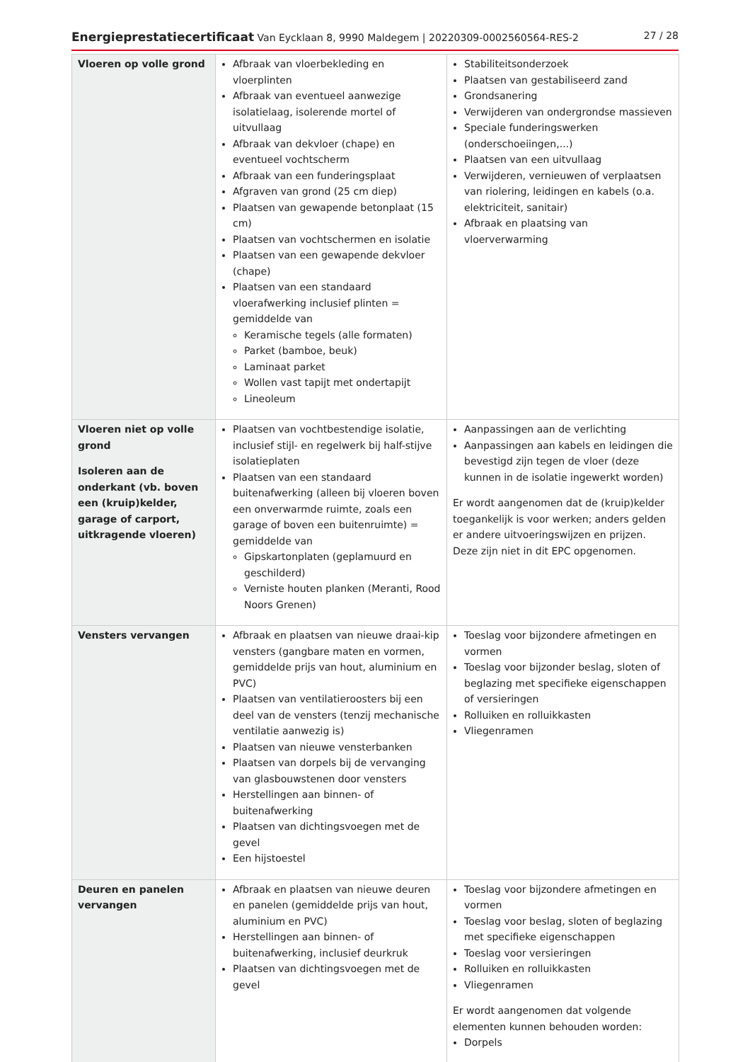Energieprestatiecertificaat Van Eycklaan 8, 9990 Maldegem | 20220309-0002560564-RES-2 27 / 28
| Vloeren op volle grond | Afbraak van vloerbekleding en vloerplinten Afbraak van eventueel aanwezige isolatielaag, isolerende mortel of uitvullaag Afbraak van dekvloer (chape) en eventueel vochtscherm Afbraak van een funderingsplaat Afgraven van grond (25 cm diep) Plaatsen van gewapende betonplaat (15 cm) Plaatsen van vochtschermen en isolatie Plaatsen van een gewapende dekvloer (chape) Plaatsen van een standaard vloerafwerking inclusief plinten = gemiddelde van Keramische tegels (alle formaten) Parket (bamboe, beuk) Laminaat parket Wollen vast tapijt met ondertapijt Lineoleum | Stabiliteitsonderzoek Plaatsen van gestabiliseerd zand Grondsanering Verwijderen van ondergrondse massieven Speciale funderingswerken (onderschoeiingen,...) Plaatsen van een uitvullaag Verwijderen, vernieuwen of verplaatsen van riolering, leidingen en kabels (o.a. elektriciteit, sanitair) Afbraak en plaatsing van vloerverwarming |
| Vloeren niet op volle grond Isoleren aan de onderkant (vb. boven een (kruip)kelder, garage of carport, uitkragende vloeren) | Plaatsen van vochtbestendige isolatie, inclusief stijl- en regelwerk bij half-stijve isolatieplaten Plaatsen van een standaard buitenafwerking (alleen bij vloeren boven een onverwarmde ruimte, zoals een garage of boven een buitenruimte) = gemiddelde van Gipskartonplaten (geplamuurd en geschilderd) Verniste houten planken (Meranti, Rood Noors Grenen) | Aanpassingen aan de verlichting Aanpassingen aan kabels en leidingen die bevestigd zijn tegen de vloer (deze kunnen in de isolatie ingewerkt worden) Er wordt aangenomen dat de (kruip)kelder toegankelijk is voor werken; anders gelden er andere uitvoeringswijzen en prijzen. Deze zijn niet in dit EPC opgenomen. |
| Vensters vervangen | Afbraak en plaatsen van nieuwe draai-kip vensters (gangbare maten en vormen, gemiddelde prijs van hout, aluminium en PVC) Plaatsen van ventilatieroosters bij een deel van de vensters (tenzij mechanische ventilatie aanwezig is) Plaatsen van nieuwe vensterbanken Plaatsen van dorpels bij de vervanging van glasbouwstenen door vensters Herstellingen aan binnen- of buitenafwerking Plaatsen van dichtingsvoegen met de gevel Een hijstoestel | Toeslag voor bijzondere afmetingen en vormen Toeslag voor bijzonder beslag, sloten of beglazing met specifieke eigenschappen of versieringen Rolluiken en rolluikkasten Vliegenramen |
| Deuren en panelen vervangen | Afbraak en plaatsen van nieuwe deuren en panelen (gemiddelde prijs van hout, aluminium en PVC) Herstellingen aan binnen- of buitenafwerking, inclusief deurkruk Plaatsen van dichtingsvoegen met de gevel | Toeslag voor bijzondere afmetingen en vormen Toeslag voor beslag, sloten of beglazing met specifieke eigenschappen Toeslag voor versieringen Rolluiken en rolluikkasten Vliegenramen Er wordt aangenomen dat volgende elementen kunnen behouden worden: Dorpels |